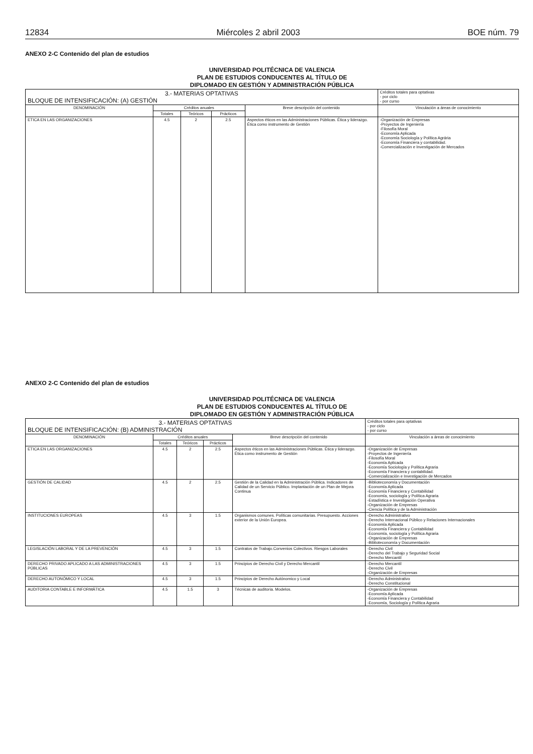12834 Miércoles 2 abril 2003 BOE núm. 79
ANEXO 2-C Contenido del plan de estudios
UNIVERSIDAD POLITÉCNICA DE VALENCIA
PLAN DE ESTUDIOS CONDUCENTES AL TÍTULO DE
DIPLOMADO EN GESTIÓN Y ADMINISTRACIÓN PÚBLICA
| 3.- MATERIAS OPTATIVAS BLOQUE DE INTENSIFICACIÓN: (A) GESTIÓN | | | | | Créditos totales para optativas - por ciclo - por curso |
| DENOMINACIÓN | Créditos anuales | | | Breve descripción del contenido | Vinculación a áreas de conocimiento |
| | Totales | Teóricos | Prácticos | | |
| ETICA EN LAS ORGANIZACIONES | 4.5 | 2 | 2.5 | Aspectos éticos en las Administraciones Públicas. Ética y liderazgo. Ética como instrumento de Gestión | -Organización de Empresas -Proyectos de Ingeniería -Filosofía Moral -Economía Aplicada -Economía Sociología y Política Agrária -Economía Financiera y contabilidad. -Comercialización e Investigación de Mercados |
ANEXO 2-C Contenido del plan de estudios
UNIVERSIDAD POLITÉCNICA DE VALENCIA
PLAN DE ESTUDIOS CONDUCENTES AL TÍTULO DE
DIPLOMADO EN GESTIÓN Y ADMINISTRACIÓN PÚBLICA
| 3.- MATERIAS OPTATIVAS BLOQUE DE INTENSIFICACIÓN: (B) ADMINISTRACIÓN | | | | | Créditos totales para optativas - por ciclo - por curso |
| DENOMINACIÓN | Créditos anuales | | | Breve descripción del contenido | Vinculación a áreas de conocimiento |
| | Totales | Teóricos | Prácticos | | |
| ETICA EN LAS ORGANIZACIONES | 4.5 | 2 | 2.5 | Aspectos éticos en las Administraciones Públicas. Ética y liderazgo. Ética como instrumento de Gestión | -Organización de Empresas -Proyectos de Ingeniería -Filosofía Moral -Economía Aplicada -Economía Sociología y Política Agraria -Economía Financiera y contabilidad. -Comercialización e Investigación de Mercados |
| GESTIÓN DE CALIDAD | 4.5 | 2 | 2.5 | Gestión de la Calidad en la Administración Pública. Indicadores de Calidad de un Servicio Público. Implantación de un Plan de Mejora Continua | -Biblioteconomía y Documentación -Economía Aplicada -Economía Financiera y Contabilidad -Economía, sociología y Política Agraria -Estadística e Investigación Operativa -Organización de Empresas -Ciencia Política y de la Administración |
| INSTITUCIONES EUROPEAS | 4.5 | 3 | 1.5 | Organismos comunes. Políticas comunitarias. Presupuesto. Acciones exterior de la Unión Europea. | -Derecho Administrativo -Derecho Internacional Público y Relaciones Internacionales -Economía Aplicada -Economía Financiera y Contabilidad -Economía, sociología y Política Agraria -Organización de Empresas -Biblioteconomía y Documentación |
| LEGISLACIÓN LABORAL Y DE LA PREVENCIÓN | 4.5 | 3 | 1.5 | Contratos de Trabajo.Convenios Colectivos. Riesgos Laborales | -Derecho Civil -Derecho del Trabajo y Seguridad Social -Derecho Mercantil |
| DERECHO PRIVADO APLICADO A LAS ADMINISTRACIONES PÚBLICAS | 4.5 | 3 | 1.5 | Principios de Derecho Civil y Derecho Mercantil | -Derecho Mercantil -Derecho Civil -Organización de Empresas |
| DERECHO AUTONÓMICO Y LOCAL | 4.5 | 3 | 1.5 | Principios de Derecho Autónomico y Local | -Derecho Administrativo -Derecho Constitucional |
| AUDITORIA CONTABLE E INFORMÁTICA | 4.5 | 1.5 | 3 | Técnicas de auditoria. Modelos. | -Organización de Empresas -Economía Aplicada -Economía Financiera y Contabilidad -Economía, Sociología y Política Agraria |